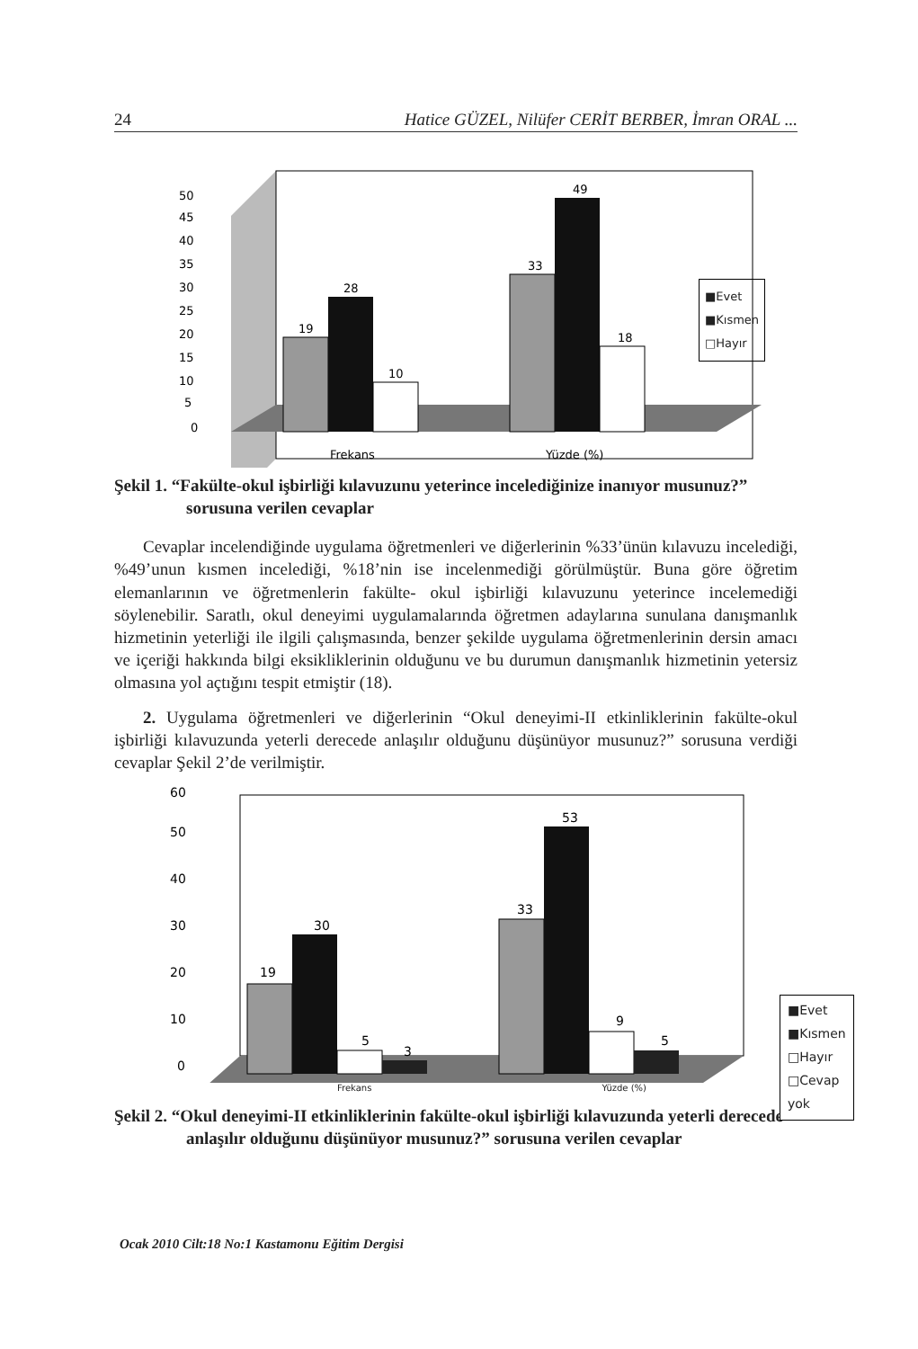24 Hatice GÜZEL, Nilüfer CERİT BERBER, İmran ORAL ...
0
5
10
15
20
25
30
35
40
45
50
19
28
10
33
49
18
Frekans
Yüzde (%)
■Evet
■Kısmen
□Hayır
Şekil 1. “Fakülte-okul işbirliği kılavuzunu yeterince incelediğinize inanıyor musunuz?” sorusuna verilen cevaplar
Cevaplar incelendiğinde uygulama öğretmenleri ve diğerlerinin %33’ünün kılavuzu incelediği, %49’unun kısmen incelediği, %18’nin ise incelenmediği görülmüştür. Buna göre öğretim elemanlarının ve öğretmenlerin fakülte- okul işbirliği kılavuzunu yeterince incelemediği söylenebilir. Saratlı, okul deneyimi uygulamalarında öğretmen adaylarına sunulana danışmanlık hizmetinin yeterliği ile ilgili çalışmasında, benzer şekilde uygulama öğretmenlerinin dersin amacı ve içeriği hakkında bilgi eksikliklerinin olduğunu ve bu durumun danışmanlık hizmetinin yetersiz olmasına yol açtığını tespit etmiştir (18).
2. Uygulama öğretmenleri ve diğerlerinin “Okul deneyimi-II etkinliklerinin fakülte-okul işbirliği kılavuzunda yeterli derecede anlaşılır olduğunu düşünüyor musunuz?” sorusuna verdiği cevaplar Şekil 2’de verilmiştir.
0
10
20
30
40
50
60
19
30
5
3
33
53
9
5
Frekans Yüzde (%)
■Evet
■Kısmen
□Hayır
□Cevap yok
Şekil 2. “Okul deneyimi-II etkinliklerinin fakülte-okul işbirliği kılavuzunda yeterli derecede anlaşılır olduğunu düşünüyor musunuz?” sorusuna verilen cevaplar
Ocak 2010 Cilt:18 No:1 Kastamonu Eğitim Dergisi